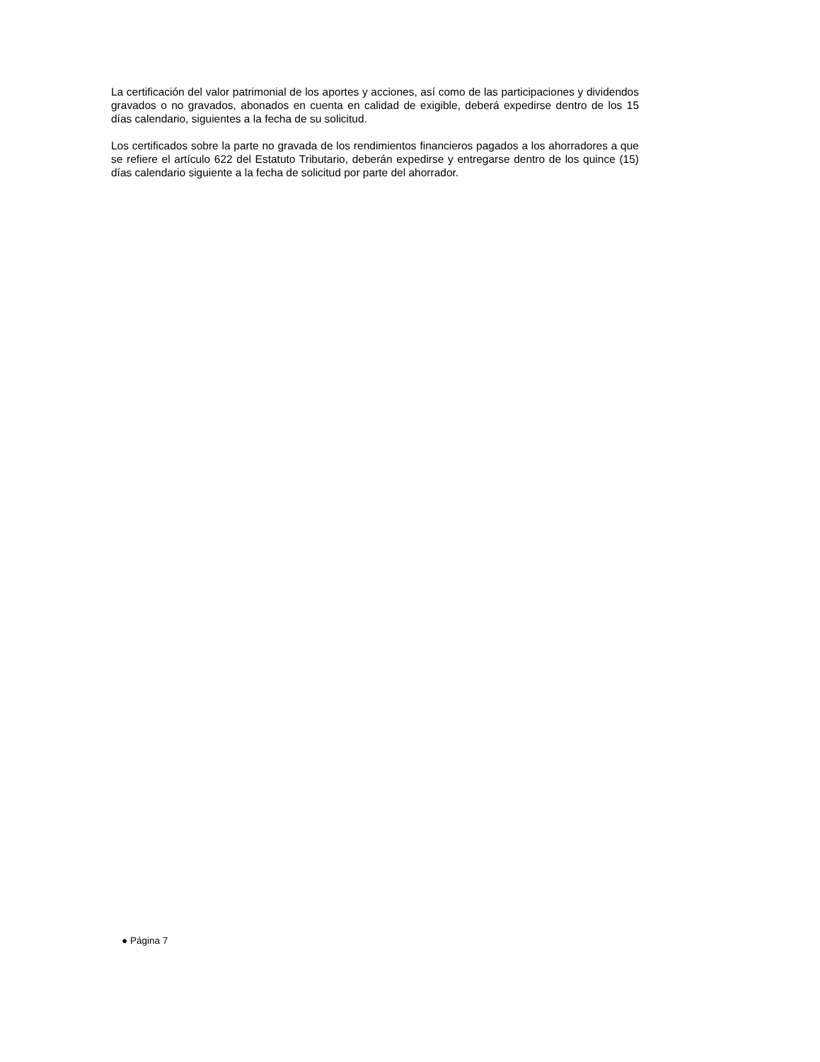La certificación del valor patrimonial de los aportes y acciones, así como de las participaciones y dividendos gravados o no gravados, abonados en cuenta en calidad de exigible, deberá expedirse dentro de los 15 días calendario, siguientes a la fecha de su solicitud.
Los certificados sobre la parte no gravada de los rendimientos financieros pagados a los ahorradores a que se refiere el artículo 622 del Estatuto Tributario, deberán expedirse y entregarse dentro de los quince (15) días calendario siguiente a la fecha de solicitud por parte del ahorrador.
● Página 7